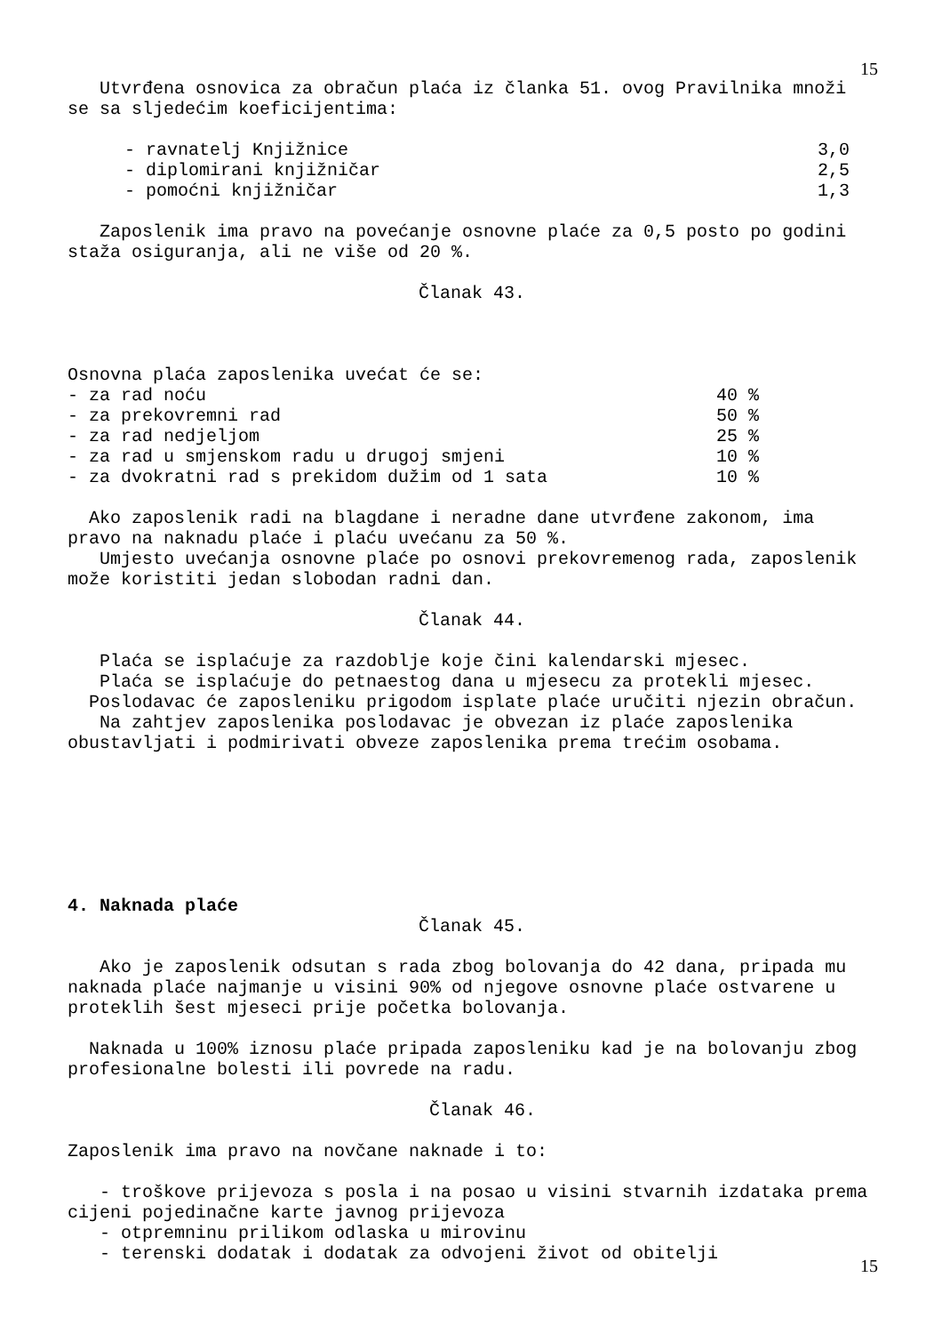15
Utvrđena osnovica za obračun plaća iz članka 51. ovog Pravilnika množi se sa sljedećim koeficijentima:
- ravnatelj Knjižnice 3,0
- diplomirani knjižničar 2,5
- pomoćni knjižničar 1,3
Zaposlenik ima pravo na povećanje osnovne plaće za 0,5 posto po godini staža osiguranja, ali ne više od 20 %.
Članak 43.
Osnovna plaća zaposlenika uvećat će se:
- za rad noću 40 %
- za prekovremni rad 50 %
- za rad nedjeljom 25 %
- za rad u smjenskom radu u drugoj smjeni 10 %
- za dvokratni rad s prekidom dužim od 1 sata 10 %
Ako zaposlenik radi na blagdane i neradne dane utvrđene zakonom, ima pravo na naknadu plaće i plaću uvećanu za 50 %.
Umjesto uvećanja osnovne plaće po osnovi prekovremenog rada, zaposlenik može koristiti jedan slobodan radni dan.
Članak 44.
Plaća se isplaćuje za razdoblje koje čini kalendarski mjesec.
Plaća se isplaćuje do petnaestog dana u mjesecu za protekli mjesec.
Poslodavac će zaposleniku prigodom isplate plaće uručiti njezin obračun.
Na zahtjev zaposlenika poslodavac je obvezan iz plaće zaposlenika obustavljati i podmirivati obveze zaposlenika prema trećim osobama.
4. Naknada plaće
Članak 45.
Ako je zaposlenik odsutan s rada zbog bolovanja do 42 dana, pripada mu naknada plaće najmanje u visini 90% od njegove osnovne plaće ostvarene u proteklih šest mjeseci prije početka bolovanja.
Naknada u 100% iznosu plaće pripada zaposleniku kad je na bolovanju zbog profesionalne bolesti ili povrede na radu.
Članak 46.
Zaposlenik ima pravo na novčane naknade i to:
- troškove prijevoza s posla i na posao u visini stvarnih izdataka prema cijeni pojedinačne karte javnog prijevoza
- otpremninu prilikom odlaska u mirovinu
- terenski dodatak i dodatak za odvojeni život od obitelji
15